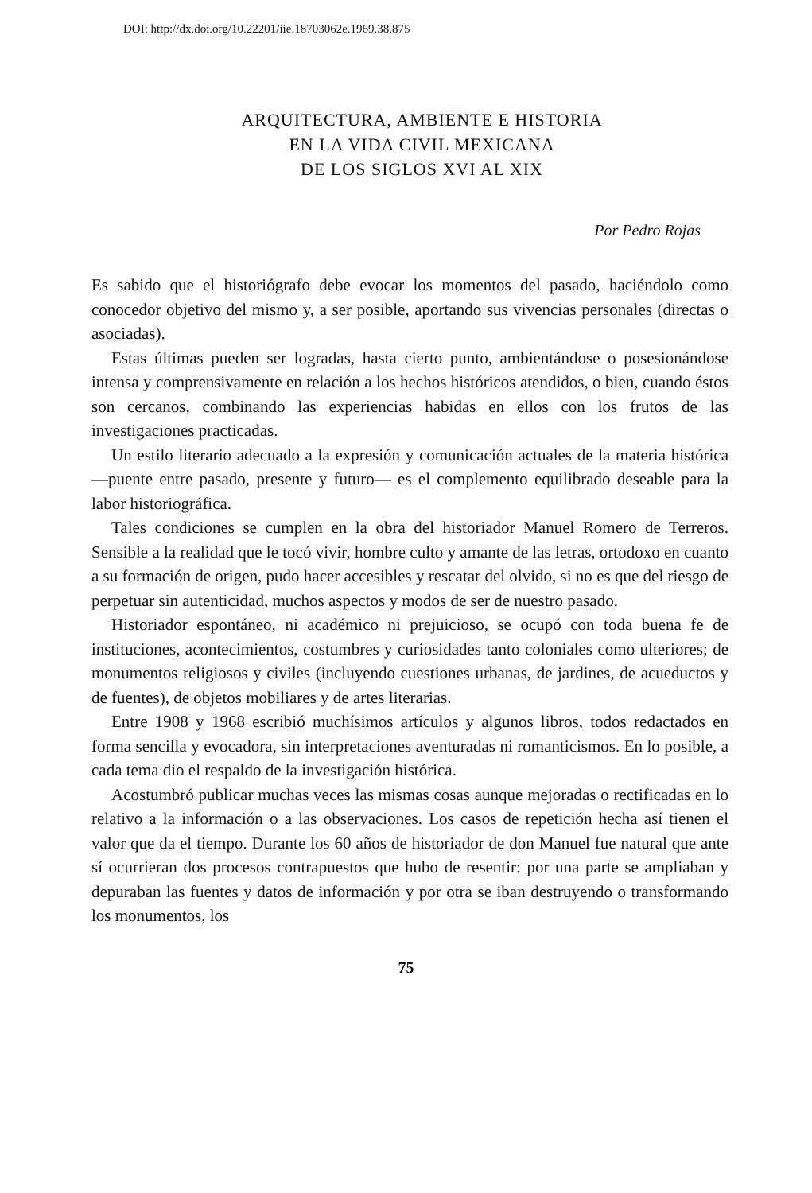DOI: http://dx.doi.org/10.22201/iie.18703062e.1969.38.875
ARQUITECTURA, AMBIENTE E HISTORIA
EN LA VIDA CIVIL MEXICANA
DE LOS SIGLOS XVI AL XIX
Por Pedro Rojas
Es sabido que el historiógrafo debe evocar los momentos del pasado, haciéndolo como conocedor objetivo del mismo y, a ser posible, aportando sus vivencias personales (directas o asociadas).
Estas últimas pueden ser logradas, hasta cierto punto, ambientándose o posesionándose intensa y comprensivamente en relación a los hechos históricos atendidos, o bien, cuando éstos son cercanos, combinando las experiencias habidas en ellos con los frutos de las investigaciones practicadas.
Un estilo literario adecuado a la expresión y comunicación actuales de la materia histórica —puente entre pasado, presente y futuro— es el complemento equilibrado deseable para la labor historiográfica.
Tales condiciones se cumplen en la obra del historiador Manuel Romero de Terreros. Sensible a la realidad que le tocó vivir, hombre culto y amante de las letras, ortodoxo en cuanto a su formación de origen, pudo hacer accesibles y rescatar del olvido, si no es que del riesgo de perpetuar sin autenticidad, muchos aspectos y modos de ser de nuestro pasado.
Historiador espontáneo, ni académico ni prejuicioso, se ocupó con toda buena fe de instituciones, acontecimientos, costumbres y curiosidades tanto coloniales como ulteriores; de monumentos religiosos y civiles (incluyendo cuestiones urbanas, de jardines, de acueductos y de fuentes), de objetos mobiliares y de artes literarias.
Entre 1908 y 1968 escribió muchísimos artículos y algunos libros, todos redactados en forma sencilla y evocadora, sin interpretaciones aventuradas ni romanticismos. En lo posible, a cada tema dio el respaldo de la investigación histórica.
Acostumbró publicar muchas veces las mismas cosas aunque mejoradas o rectificadas en lo relativo a la información o a las observaciones. Los casos de repetición hecha así tienen el valor que da el tiempo. Durante los 60 años de historiador de don Manuel fue natural que ante sí ocurrieran dos procesos contrapuestos que hubo de resentir: por una parte se ampliaban y depuraban las fuentes y datos de información y por otra se iban destruyendo o transformando los monumentos, los
75